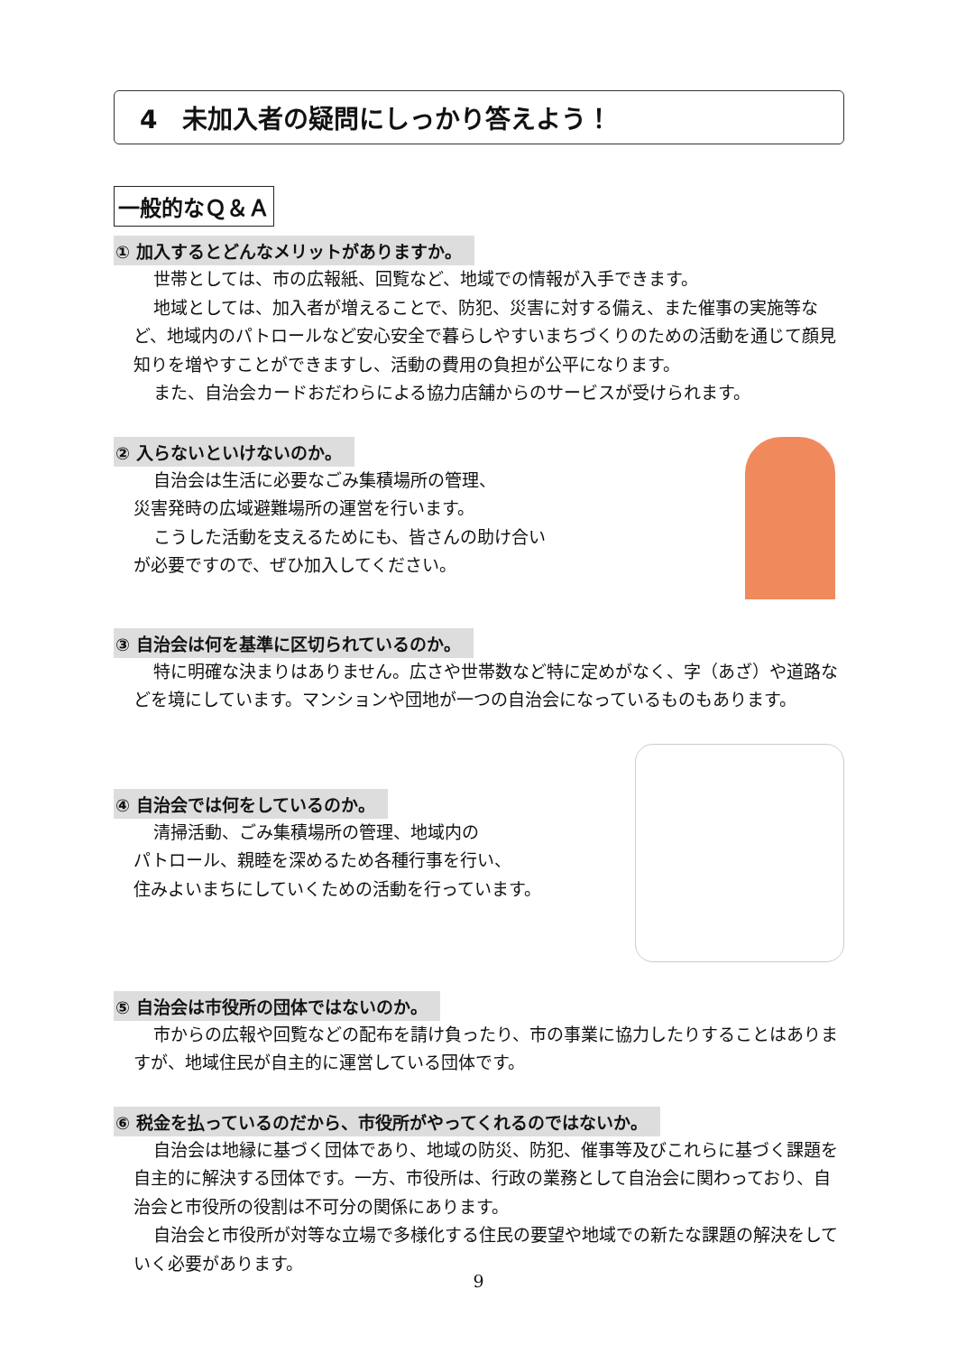4　未加入者の疑問にしっかり答えよう！
一般的なＱ＆Ａ
① 加入するとどんなメリットがありますか。
世帯としては、市の広報紙、回覧など、地域での情報が入手できます。
地域としては、加入者が増えることで、防犯、災害に対する備え、また催事の実施等など、地域内のパトロールなど安心安全で暮らしやすいまちづくりのための活動を通じて顔見知りを増やすことができますし、活動の費用の負担が公平になります。
また、自治会カードおだわらによる協力店舗からのサービスが受けられます。
② 入らないといけないのか。
自治会は生活に必要なごみ集積場所の管理、
災害発時の広域避難場所の運営を行います。
こうした活動を支えるためにも、皆さんの助け合い
が必要ですので、ぜひ加入してください。
③ 自治会は何を基準に区切られているのか。
特に明確な決まりはありません。広さや世帯数など特に定めがなく、字（あざ）や道路などを境にしています。マンションや団地が一つの自治会になっているものもあります。
④ 自治会では何をしているのか。
清掃活動、ごみ集積場所の管理、地域内の
パトロール、親睦を深めるため各種行事を行い、
住みよいまちにしていくための活動を行っています。
⑤ 自治会は市役所の団体ではないのか。
市からの広報や回覧などの配布を請け負ったり、市の事業に協力したりすることはありますが、地域住民が自主的に運営している団体です。
⑥ 税金を払っているのだから、市役所がやってくれるのではないか。
自治会は地縁に基づく団体であり、地域の防災、防犯、催事等及びこれらに基づく課題を自主的に解決する団体です。一方、市役所は、行政の業務として自治会に関わっており、自治会と市役所の役割は不可分の関係にあります。
自治会と市役所が対等な立場で多様化する住民の要望や地域での新たな課題の解決をしていく必要があります。
9